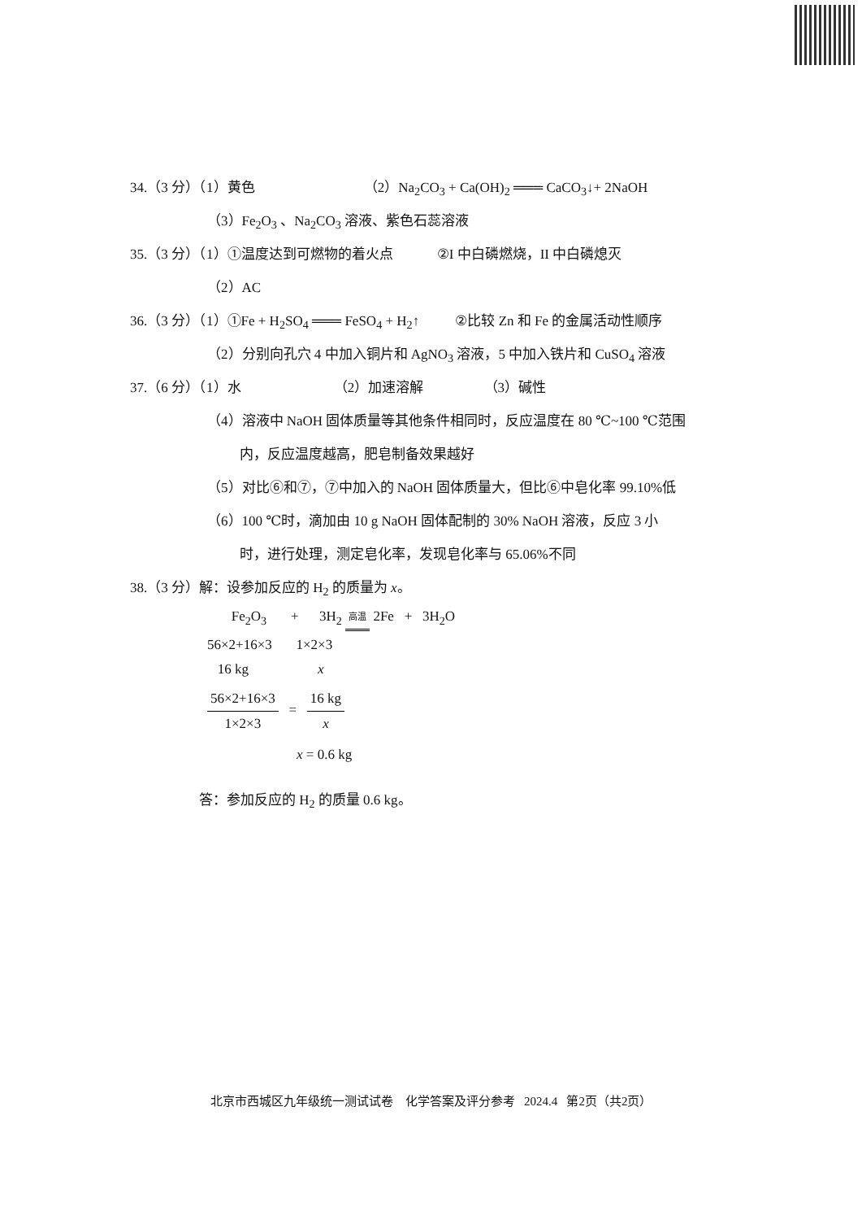34.（3 分）（1）黄色 （2）Na<sub>2</sub>CO<sub>3</sub> + Ca(OH)<sub>2</sub> ═══ CaCO<sub>3</sub>↓+ 2NaOH
（3）Fe<sub>2</sub>O<sub>3</sub> 、Na<sub>2</sub>CO<sub>3</sub> 溶液、紫色石蕊溶液
35.（3 分）（1）①温度达到可燃物的着火点 ②I 中白磷燃烧，II 中白磷熄灭
（2）AC
36.（3 分）（1）①Fe + H<sub>2</sub>SO<sub>4</sub> ═══ FeSO<sub>4</sub> + H<sub>2</sub>↑ ②比较 Zn 和 Fe 的金属活动性顺序
（2）分别向孔穴 4 中加入铜片和 AgNO<sub>3</sub> 溶液，5 中加入铁片和 CuSO<sub>4</sub> 溶液
37.（6 分）（1）水 （2）加速溶解 （3）碱性
（4）溶液中 NaOH 固体质量等其他条件相同时，反应温度在 80 ℃~100 ℃范围
内，反应温度越高，肥皂制备效果越好
（5）对比⑥和⑦，⑦中加入的 NaOH 固体质量大，但比⑥中皂化率 99.10%低
（6）100 ℃时，滴加由 10 g NaOH 固体配制的 30% NaOH 溶液，反应 3 小
时，进行处理，测定皂化率，发现皂化率与 65.06%不同
38.（3 分）解：设参加反应的 H<sub>2</sub> 的质量为 x。
Fe<sub>2</sub>O<sub>3</sub> + 3H<sub>2</sub> 高温 2Fe + 3H<sub>2</sub>O
56×2+16×3 1×2×3
16 kg x
56×2+16×3 1×2×3 = 16 kg x
x = 0.6 kg
答：参加反应的 H<sub>2</sub> 的质量 0.6 kg。
北京市西城区九年级统一测试试卷 化学答案及评分参考 2024.4 第2页（共2页）